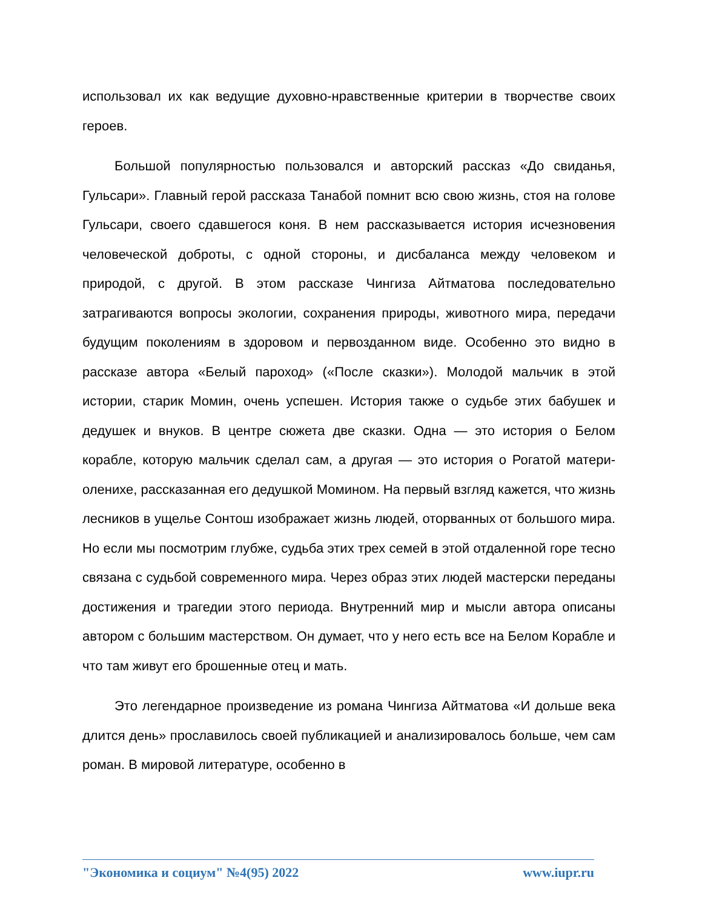использовал их как ведущие духовно-нравственные критерии в творчестве своих героев.
Большой популярностью пользовался и авторский рассказ «До свиданья, Гульсари». Главный герой рассказа Танабой помнит всю свою жизнь, стоя на голове Гульсари, своего сдавшегося коня. В нем рассказывается история исчезновения человеческой доброты, с одной стороны, и дисбаланса между человеком и природой, с другой. В этом рассказе Чингиза Айтматова последовательно затрагиваются вопросы экологии, сохранения природы, животного мира, передачи будущим поколениям в здоровом и первозданном виде. Особенно это видно в рассказе автора «Белый пароход» («После сказки»). Молодой мальчик в этой истории, старик Момин, очень успешен. История также о судьбе этих бабушек и дедушек и внуков. В центре сюжета две сказки. Одна — это история о Белом корабле, которую мальчик сделал сам, а другая — это история о Рогатой матери-оленихе, рассказанная его дедушкой Момином. На первый взгляд кажется, что жизнь лесников в ущелье Сонтош изображает жизнь людей, оторванных от большого мира. Но если мы посмотрим глубже, судьба этих трех семей в этой отдаленной горе тесно связана с судьбой современного мира. Через образ этих людей мастерски переданы достижения и трагедии этого периода. Внутренний мир и мысли автора описаны автором с большим мастерством. Он думает, что у него есть все на Белом Корабле и что там живут его брошенные отец и мать.
Это легендарное произведение из романа Чингиза Айтматова «И дольше века длится день» прославилось своей публикацией и анализировалось больше, чем сам роман. В мировой литературе, особенно в
"Экономика и социум" №4(95) 2022 www.iupr.ru